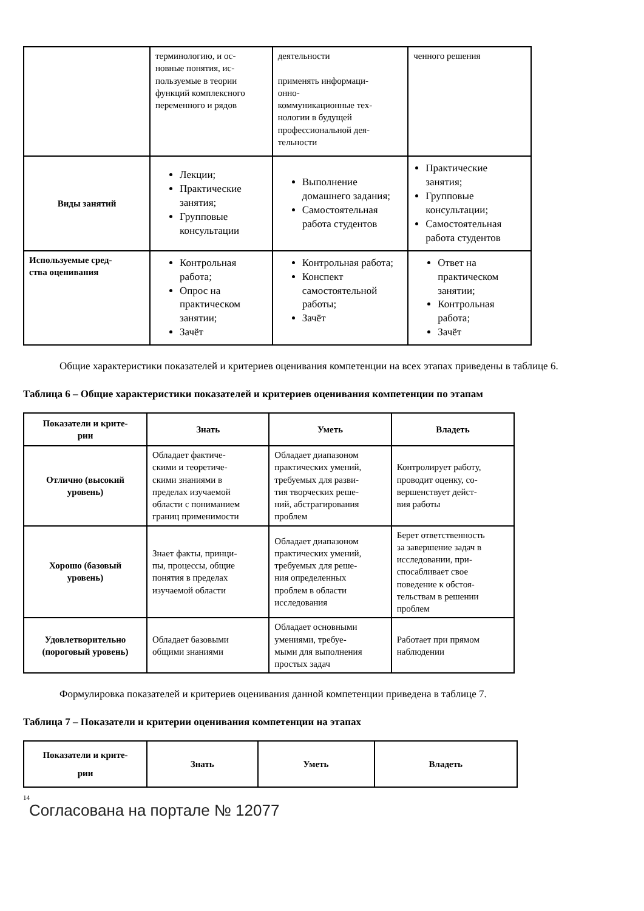| | терминологию, и ос- новные понятия, ис- пользуемые в теории функций комплексного переменного и рядов | деятельности применять информаци- онно- коммуникационные тех- нологии в будущей профессиональной дея- тельности | ченного решения |
| Виды занятий | Лекции; Практические занятия; Групповые консультации | Выполнение домашнего задания; Самостоятельная работа студентов | Практические занятия; Групповые консультации; Самостоятельная работа студентов |
| Используемые сред- ства оценивания | Контрольная работа; Опрос на практическом занятии; Зачёт | Контрольная работа; Конспект самостоятельной работы; Зачёт | Ответ на практическом занятии; Контрольная работа; Зачёт |
Общие характеристики показателей и критериев оценивания компетенции на всех этапах приведены в таблице 6.
Таблица 6 – Общие характеристики показателей и критериев оценивания компетенции по этапам
| Показатели и крите- рии | Знать | Уметь | Владеть |
| --- | --- | --- | --- |
| Отлично (высокий уровень) | Обладает фактиче- скими и теоретиче- скими знаниями в пределах изучаемой области с пониманием границ применимости | Обладает диапазоном практических умений, требуемых для разви- тия творческих реше- ний, абстрагирования проблем | Контролирует работу, проводит оценку, со- вершенствует дейст- вия работы |
| Хорошо (базовый уровень) | Знает факты, принци- пы, процессы, общие понятия в пределах изучаемой области | Обладает диапазоном практических умений, требуемых для реше- ния определенных проблем в области исследования | Берет ответственность за завершение задач в исследовании, при- спосабливает свое поведение к обстоя- тельствам в решении проблем |
| Удовлетворительно (пороговый уровень) | Обладает базовыми общими знаниями | Обладает основными умениями, требуе- мыми для выполнения простых задач | Работает при прямом наблюдении |
Формулировка показателей и критериев оценивания данной компетенции приведена в таблице 7.
Таблица 7 – Показатели и критерии оценивания компетенции на этапах
| Показатели и крите- рии | Знать | Уметь | Владеть |
| --- | --- | --- | --- |
14
Согласована на портале № 12077